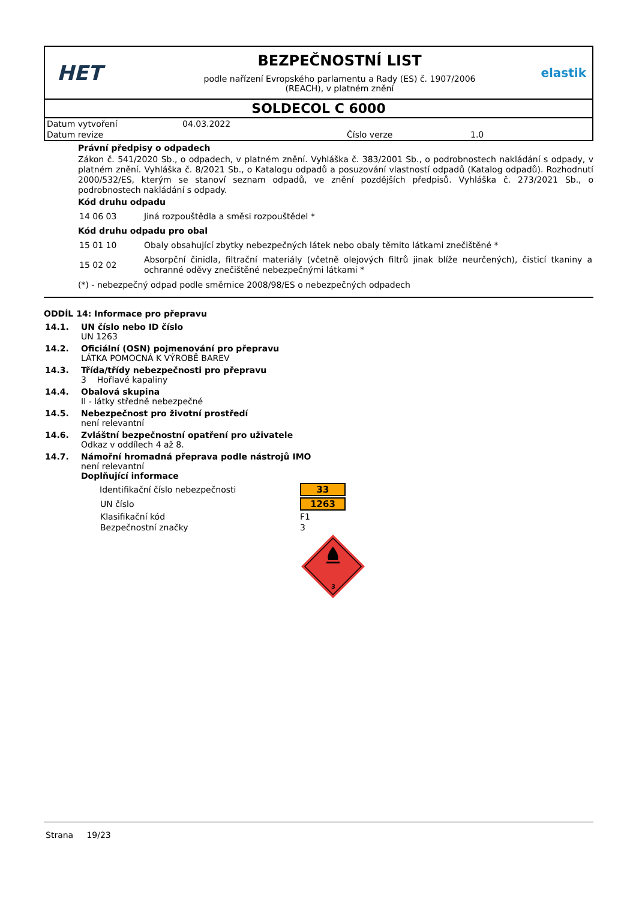HET
BEZPEČNOSTNÍ LIST
podle nařízení Evropského parlamentu a Rady (ES) č. 1907/2006
(REACH), v platném znění
elastik
SOLDECOL C 6000
| Datum vytvoření | 04.03.2022 | | |
| Datum revize | | Číslo verze | 1.0 |
Právní předpisy o odpadech
Zákon č. 541/2020 Sb., o odpadech, v platném znění. Vyhláška č. 383/2001 Sb., o podrobnostech nakládání s odpady, v platném znění. Vyhláška č. 8/2021 Sb., o Katalogu odpadů a posuzování vlastností odpadů (Katalog odpadů). Rozhodnutí 2000/532/ES, kterým se stanoví seznam odpadů, ve znění pozdějších předpisů. Vyhláška č. 273/2021 Sb., o podrobnostech nakládání s odpady.
Kód druhu odpadu
| 14 06 03 | Jiná rozpouštědla a směsi rozpouštědel * |
Kód druhu odpadu pro obal
| 15 01 10 | Obaly obsahující zbytky nebezpečných látek nebo obaly těmito látkami znečištěné * |
| 15 02 02 | Absorpční činidla, filtrační materiály (včetně olejových filtrů jinak blíže neurčených), čisticí tkaniny a ochranné oděvy znečištěné nebezpečnými látkami * |
(*) - nebezpečný odpad podle směrnice 2008/98/ES o nebezpečných odpadech
ODDÍL 14: Informace pro přepravu
| 14.1. | UN číslo nebo ID číslo UN 1263 |
| 14.2. | Oficiální (OSN) pojmenování pro přepravu LÁTKA POMOCNÁ K VÝROBĚ BAREV |
| 14.3. | Třída/třídy nebezpečnosti pro přepravu 3 Hořlavé kapaliny |
| 14.4. | Obalová skupina II - látky středně nebezpečné |
| 14.5. | Nebezpečnost pro životní prostředí není relevantní |
| 14.6. | Zvláštní bezpečnostní opatření pro uživatele Odkaz v oddílech 4 až 8. |
| 14.7. | Námořní hromadná přeprava podle nástrojů IMO není relevantní Doplňující informace |
| Identifikační číslo nebezpečnosti | 33 |
| UN číslo | 1263 |
| Klasifikační kód | F1 |
| Bezpečnostní značky | 3 |
| | 3 |
Strana 19/23